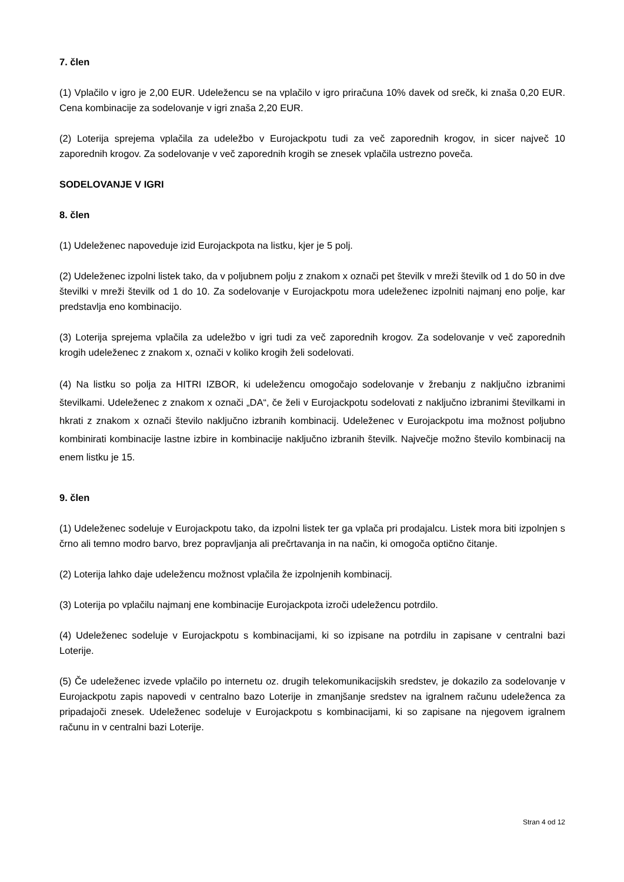7. člen
(1) Vplačilo v igro je 2,00 EUR. Udeležencu se na vplačilo v igro priračuna 10% davek od srečk, ki znaša 0,20 EUR. Cena kombinacije za sodelovanje v igri znaša 2,20 EUR.
(2) Loterija sprejema vplačila za udeležbo v Eurojackpotu tudi za več zaporednih krogov, in sicer največ 10 zaporednih krogov. Za sodelovanje v več zaporednih krogih se znesek vplačila ustrezno poveča.
SODELOVANJE V IGRI
8. člen
(1) Udeleženec napoveduje izid Eurojackpota na listku, kjer je 5 polj.
(2) Udeleženec izpolni listek tako, da v poljubnem polju z znakom x označi pet številk v mreži številk od 1 do 50 in dve številki v mreži številk od 1 do 10. Za sodelovanje v Eurojackpotu mora udeleženec izpolniti najmanj eno polje, kar predstavlja eno kombinacijo.
(3) Loterija sprejema vplačila za udeležbo v igri tudi za več zaporednih krogov. Za sodelovanje v več zaporednih krogih udeleženec z znakom x, označi v koliko krogih želi sodelovati.
(4) Na listku so polja za HITRI IZBOR, ki udeležencu omogočajo sodelovanje v žrebanju z naključno izbranimi številkami. Udeleženec z znakom x označi „DA“, če želi v Eurojackpotu sodelovati z naključno izbranimi številkami in hkrati z znakom x označi število naključno izbranih kombinacij. Udeleženec v Eurojackpotu ima možnost poljubno kombinirati kombinacije lastne izbire in kombinacije naključno izbranih številk. Največje možno število kombinacij na enem listku je 15.
9. člen
(1) Udeleženec sodeluje v Eurojackpotu tako, da izpolni listek ter ga vplača pri prodajalcu. Listek mora biti izpolnjen s črno ali temno modro barvo, brez popravljanja ali prečrtavanja in na način, ki omogoča optično čitanje.
(2) Loterija lahko daje udeležencu možnost vplačila že izpolnjenih kombinacij.
(3) Loterija po vplačilu najmanj ene kombinacije Eurojackpota izroči udeležencu potrdilo.
(4) Udeleženec sodeluje v Eurojackpotu s kombinacijami, ki so izpisane na potrdilu in zapisane v centralni bazi Loterije.
(5) Če udeleženec izvede vplačilo po internetu oz. drugih telekomunikacijskih sredstev, je dokazilo za sodelovanje v Eurojackpotu zapis napovedi v centralno bazo Loterije in zmanjšanje sredstev na igralnem računu udeleženca za pripadajoči znesek. Udeleženec sodeluje v Eurojackpotu s kombinacijami, ki so zapisane na njegovem igralnem računu in v centralni bazi Loterije.
Stran 4 od 12